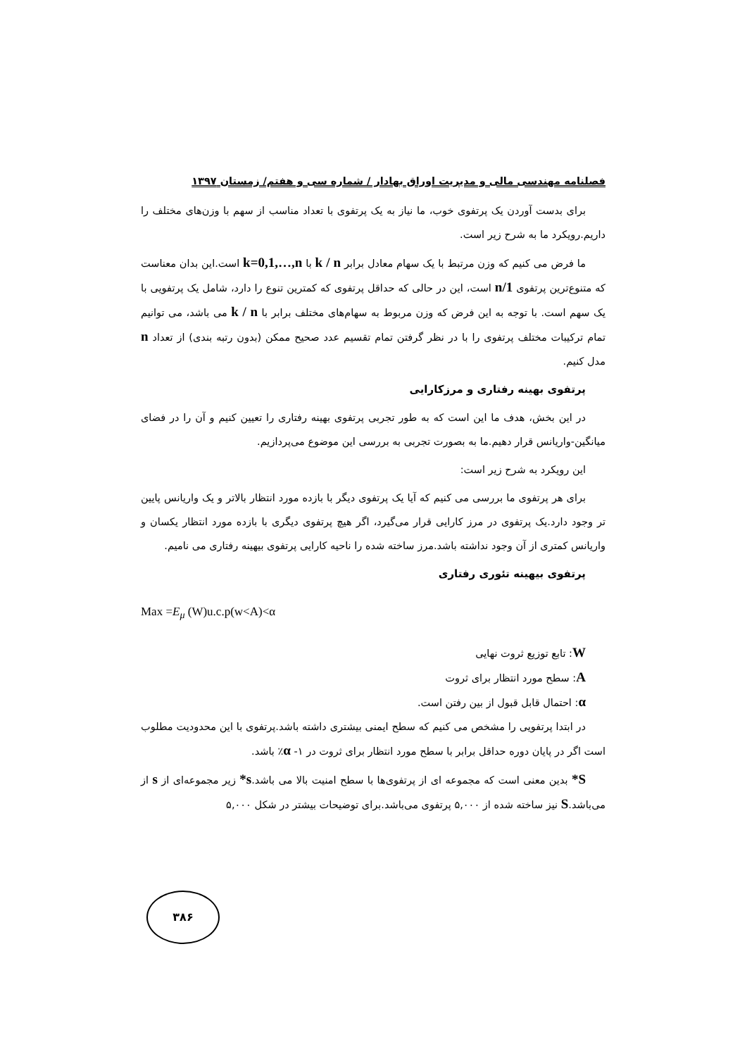فصلنامه مهندسی مالی و مدیریت اوراق بهادار / شماره سی و هفتم/ زمستان ۱۳۹۷
برای بدست آوردن یک پرتفوی خوب، ما نیاز به یک پرتفوی با تعداد مناسب از سهم با وزن‌های مختلف را داریم.رویکرد ما به شرح زیر است.
ما فرض می کنیم که وزن مرتبط با یک سهام معادل برابر k / n با k=0,1,…,n است.این بدان معناست که متنوع‌ترین پرتفوی 1/n است، این در حالی که حداقل پرتفوی که کمترین تنوع را دارد، شامل یک پرتفویی با یک سهم است. با توجه به این فرض که وزن مربوط به سهام‌های مختلف برابر با k / n می باشد، می توانیم تمام ترکیبات مختلف پرتفوی را با در نظر گرفتن تمام تقسیم عدد صحیح ممکن (بدون رتبه بندی) از تعداد n مدل کنیم.
پرتفوی بهینه رفتاری و مرزکارایی
در این بخش، هدف ما این است که به طور تجربی پرتفوی بهینه رفتاری را تعیین کنیم و آن را در فضای میانگین-واریانس قرار دهیم.ما به بصورت تجربی به بررسی این موضوع می‌پردازیم.
این رویکرد به شرح زیر است:
برای هر پرتفوی ما بررسی می کنیم که آیا یک پرتفوی دیگر با بازده مورد انتظار بالاتر و یک واریانس پایین تر وجود دارد.یک پرتفوی در مرز کارایی قرار می‌گیرد، اگر هیچ پرتفوی دیگری با بازده مورد انتظار یکسان و واریانس کمتری از آن وجود نداشته باشد.مرز ساخته شده را ناحیه کارایی پرتفوی بیهینه رفتاری می نامیم.
پرتفوی بیهینه تئوری رفتاری
Max =E<sub>μ</sub> (W)u.c.p(w<A)<α
W: تابع توزیع ثروت نهایی
A: سطح مورد انتظار برای ثروت
α: احتمال قابل قبول از بین رفتن است.
در ابتدا پرتفویی را مشخص می کنیم که سطح ایمنی بیشتری داشته باشد.پرتفوی با این محدودیت مطلوب است اگر در پایان دوره حداقل برابر با سطح مورد انتظار برای ثروت در ۱- α٪ باشد.
S* بدین معنی است که مجموعه ای از پرتفوی‌ها با سطح امنیت بالا می باشد.s* زیر مجموعه‌ای از s از می‌باشد.S نیز ساخته شده از ۵,۰۰۰ پرتفوی می‌باشد.برای توضیحات بیشتر در شکل ۵,۰۰۰
۳۸۶